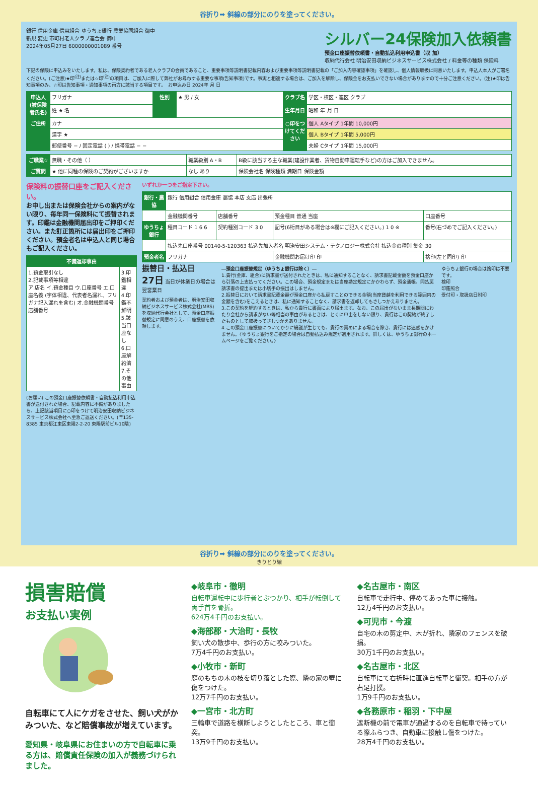谷折り➡ 斜線の部分にのりを塗ってください。
銀行 信用金庫 信用組合 ゆうちょ銀行 農業協同組合 御中
新規 変更 市町村老人クラブ連合会 御中
2024年05月27日 6000000001089 番号
シルバー24保険加入依頼書
預金口座振替依頼書・自動払込利用申込書（収 加）
収納代行会社 明治安田収納ビジネスサービス株式会社 / 料金等の種類 保険料
下記の保険に申込みをいたします。私は、保険契約者である老人クラブの会員であること、重要事項等説明書記載内容および重要事項等説明書記載の「ご加入内容確認事項」を確認し、個人情報取扱に同意いたします。申込人本人がご署名ください。(ご注意)★印<sup>(注)</sup>または☆印<sup>(注)</sup>の項目は、ご加入に際して弊社がお尋ねする重要な事項(告知事項)です。事実と相違する場合は、ご加入を解除し、保険金をお支払いできない場合がありますので十分ご注意ください。(注)★印は告知事項のみ、☆印は告知事項・通知事項の両方に該当する項目です。　お申込み日 2024年 月 日
| 申込人(被保険者氏名) | フリガナ | 性別 | ★ 男 / 女 | クラブ名 | 学区・校区・連区 クラブ |
| | 姓 ★ 名 | | | 生年月日 | 昭和 年 月 日 |
| ご住所 | カナ | | | ○印をつけてください | 個人 Aタイプ 1年間 10,000円 |
| | 漢字 ★ | | | | 個人 Bタイプ 1年間 5,000円 |
| | 郵便番号 − / 固定電話 ( ) / 携帯電話 − − | | | | 夫婦 Cタイプ 1年間 15,000円 |
| ご職業☆ | 無職・その他（ ） | 職業級別 A・B | B級に該当する主な職業(建設作業者、貨物自動車運転手など)の方はご加入できません。 |
| ご質問 | ★ 他に同種の保険のご契約がございますか | なし あり | 保険会社名 保険種類 満期日 保険金額 |
保険料の振替口座をご記入ください。
お申し出または保険会社からの案内がない限り、毎年同一保険料にて振替されます。印鑑は金融機関届出印をご押印ください。また訂正箇所には届出印をご押印ください。預金者名は申込人と同じ場合もご記入ください。
| 不備返却事由 | |
| --- | --- |
| 1.預金取引なし 2.記載事項等相違 ア.店名 イ.預金種目 ウ.口座番号 エ.口座名義 (字体相違、代表者名漏れ、フリガナ記入漏れを含む) オ.金融機関番号 店舗番号 | 3.印鑑相違 4.印鑑不鮮明 5.該当口座なし 6.口座解約済 7.その他事由 |
(お願い) この預金口座振替依頼書・自動払込利用申込書が送付された場合、記載内容に不備がありましたら、上記該当項目に○印をつけて明治安田収納ビジネスサービス株式会社へ至急ご返送ください。(〒135-8385 東京都江東区東陽2-2-20 東陽駅前ビル10階)
いずれか一つをご指定下さい。
| 銀行・農協 | 銀行 信用組合 信用金庫 農協 本店 支店 出張所 | | | |
| | 金融機関番号 | 店舗番号 | 預金種目 普通 当座 | 口座番号 |
| ゆうちょ銀行 | 種目コード 1 6 6 | 契約種別コード 3 0 | 記号(6桁目がある場合は※欄にご記入ください。) 1 0 ※ | 番号(右づめでご記入ください。) |
| | 払込先口座番号 00140-5-120363 払込先加入者名 明治安田システム・テクノロジー株式会社 払込金の種別 集金 30 | | | |
| 預金者名 | フリガナ | | 金融機関お届け印 印 | 捨印(左と同印) 印 |
振替日・払込日
27日 当日が休業日の場合は翌営業日
契約者および預金者は、明治安田収納ビジネスサービス株式会社(MBS)を収納代行会社として、預金口座振替規定に同意のうえ、口座振替を依頼します。
―預金口座振替規定（ゆうちょ銀行は除く）―
1.貴行(金庫、組合)に請求書が送付されたときは、私に通知することなく、請求書記載金額を預金口座から引落の上支払ってください。この場合、預金規定または当座勘定規定にかかわらず、預金通帳、同払戻請求書の提出または小切手の振出はしません。
2.振替日において請求書記載金額が預金口座から払戻すことのできる金額(当座貸越を利用できる範囲内の金額を含む)をこえるときは、私に通知することなく、請求書を返却してもさしつかえありません。
3.この契約を解約するときは、私から貴行に書面により届出ます。なお、この届出がないまま長期間にわたり会社から請求がない等相当の事由があるときは、とくに申出をしない限り、貴行はこの契約が終了したものとして取扱ってさしつかえありません。
4.この預金口座振替についてかりに紛議が生じても、貴行の責めによる場合を除き、貴行には迷惑をかけません。〈ゆうちょ銀行をご指定の場合は自動払込み規定が適用されます。詳しくは、ゆうちょ銀行のホームページをご覧ください。〉
ゆうちょ銀行の場合は捨印は不要です。
検印
印鑑照合
受付印・取扱店日附印
谷折り➡ 斜線の部分にのりを塗ってください。
きりとり線
損害賠償
お支払い実例
自転車にて人にケガをさせた、飼い犬がかみついた、など賠償事故が増えています。
愛知県・岐阜県にお住まいの方で自転車に乗る方は、賠償責任保険の加入が義務づけられました。
◆岐阜市・徹明
自転車運転中に歩行者とぶつかり、相手が転倒して両手首を骨折。
624万4千円のお支払い。
◆海部郡・大治町・長牧
飼い犬の散歩中、歩行の方に咬みついた。
7万4千円のお支払い。
◆小牧市・新町
庭のもちの木の枝を切り落とした際、隣の家の壁に傷をつけた。
12万7千円のお支払い。
◆一宮市・北方町
三輪車で道路を横断しようとしたところ、車と衝突。
13万9千円のお支払い。
◆名古屋市・南区
自転車で走行中、停めてあった車に接触。
12万4千円のお支払い。
◆可児市・今渡
自宅の木の剪定中、木が折れ、隣家のフェンスを破損。
30万1千円のお支払い。
◆名古屋市・北区
自転車にて右折時に直進自転車と衝突。相手の方が右足打撲。
1万9千円のお支払い。
◆各務原市・稲羽・下中屋
遮断機の前で電車が通過するのを自転車で待っている際ふらつき、自動車に接触し傷をつけた。
28万4千円のお支払い。